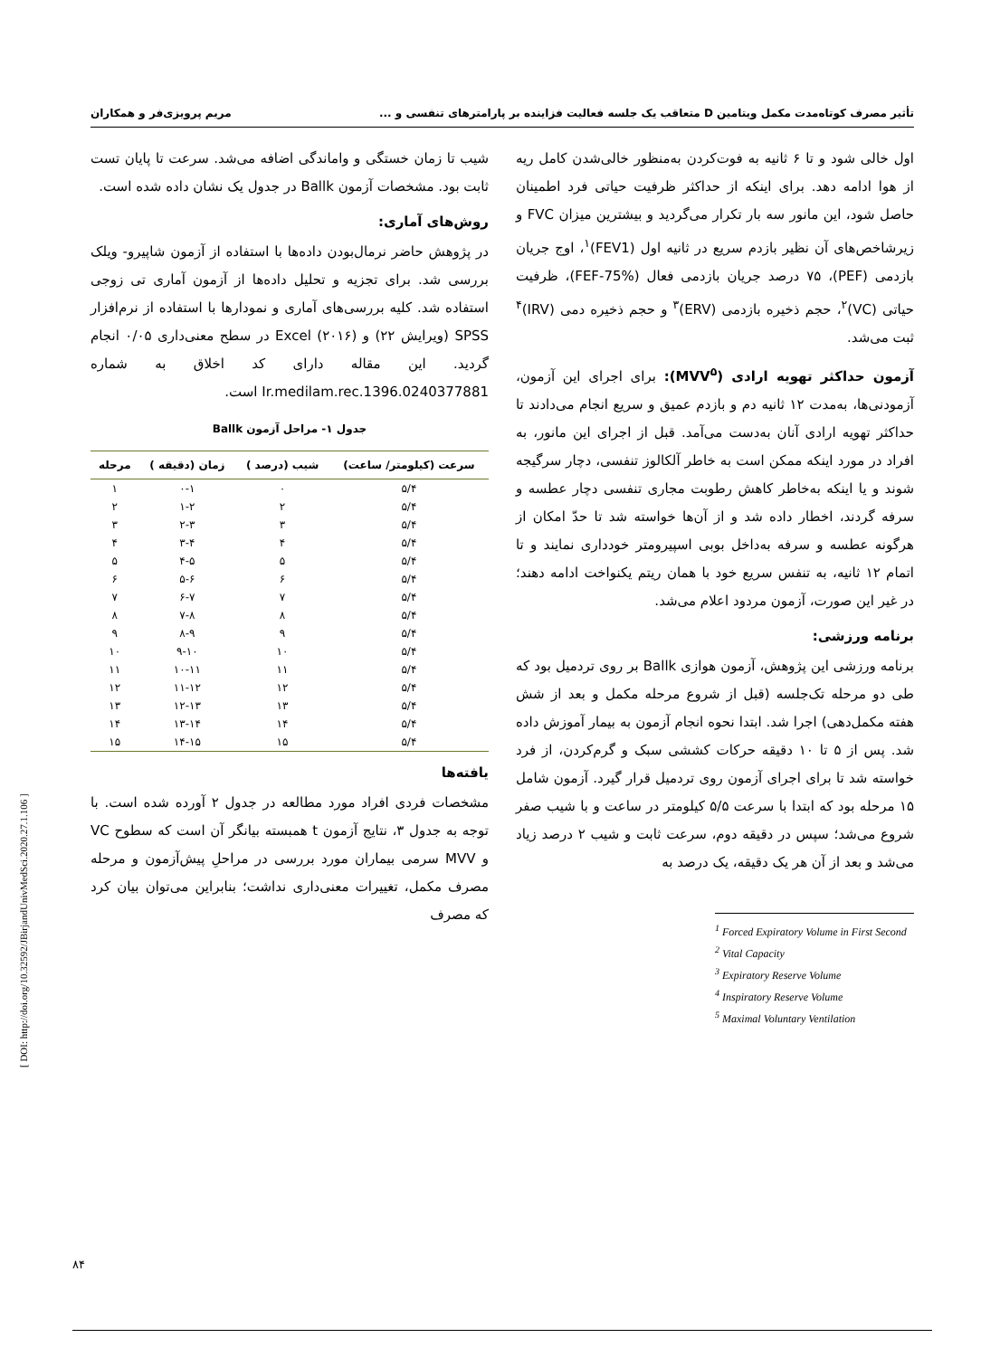تأثیر مصرف کوتاه‌مدت مکمل ویتامین D متعاقب یک جلسه فعالیت فزاینده بر پارامترهای تنفسی و ... مریم پرویزی‌فر و همکاران
اول خالی شود و تا ۶ ثانیه به فوت‌کردن به‌منظور خالی‌شدن کامل ریه از هوا ادامه دهد. برای اینکه از حداکثر ظرفیت حیاتی فرد اطمینان حاصل شود، این مانور سه بار تکرار می‌گردید و بیشترین میزان FVC و زیرشاخص‌های آن نظیر بازدم سریع در ثانیه اول (FEV1)<sup>۱</sup>، اوج جریان بازدمی (PEF)، ۷۵ درصد جریان بازدمی فعال (FEF-75%)، ظرفیت حیاتی (VC)<sup>۲</sup>، حجم ذخیره بازدمی (ERV)<sup>۳</sup> و حجم ذخیره دمی (IRV)<sup>۴</sup> ثبت می‌شد.
آزمون حداکثر تهویه ارادی (MVV<sup>۵</sup>): برای اجرای این آزمون، آزمودنی‌ها، به‌مدت ۱۲ ثانیه دم و بازدم عمیق و سریع انجام می‌دادند تا حداکثر تهویه ارادی آنان به‌دست می‌آمد. قبل از اجرای این مانور، به افراد در مورد اینکه ممکن است به خاطر آلکالوز تنفسی، دچار سرگیجه شوند و یا اینکه به‌خاطر کاهش رطوبت مجاری تنفسی دچار عطسه و سرفه گردند، اخطار داده شد و از آن‌ها خواسته شد تا حدّ امکان از هرگونه عطسه و سرفه به‌داخل بوبی اسپیرومتر خودداری نمایند و تا اتمام ۱۲ ثانیه، به تنفس سریع خود با همان ریتم یکنواخت ادامه دهند؛ در غیر این صورت، آزمون مردود اعلام می‌شد.
برنامه ورزشی:
برنامه ورزشی این پژوهش، آزمون هوازی Ballk بر روی تردمیل بود که طی دو مرحله تک‌جلسه (قبل از شروع مرحله مکمل و بعد از شش هفته مکمل‌دهی) اجرا شد. ابتدا نحوه انجام آزمون به بیمار آموزش داده شد. پس از ۵ تا ۱۰ دقیقه حرکات کششی سبک و گرم‌کردن، از فرد خواسته شد تا برای اجرای آزمون روی تردمیل قرار گیرد. آزمون شامل ۱۵ مرحله بود که ابتدا با سرعت ۵/۵ کیلومتر در ساعت و با شیب صفر شروع می‌شد؛ سپس در دقیقه دوم، سرعت ثابت و شیب ۲ درصد زیاد می‌شد و بعد از آن هر یک دقیقه، یک درصد به
<sup>1</sup> Forced Expiratory Volume in First Second
<sup>2</sup> Vital Capacity
<sup>3</sup> Expiratory Reserve Volume
<sup>4</sup> Inspiratory Reserve Volume
<sup>5</sup> Maximal Voluntary Ventilation
شیب تا زمان خستگی و واماندگی اضافه می‌شد. سرعت تا پایان تست ثابت بود. مشخصات آزمون Ballk در جدول یک نشان داده شده است.
روش‌های آماری:
در پژوهش حاضر نرمال‌بودن داده‌ها با استفاده از آزمون شاپیرو- ویلک بررسی شد. برای تجزیه و تحلیل داده‌ها از آزمون آماری تی زوجی استفاده شد. کلیه بررسی‌های آماری و نمودارها با استفاده از نرم‌افزار SPSS (ویرایش ۲۲) و Excel (۲۰۱۶) در سطح معنی‌داری ۰/۰۵ انجام گردید. این مقاله دارای کد اخلاق به شماره Ir.medilam.rec.1396.0240377881 است.
جدول ۱- مراحل آزمون Ballk
| سرعت (کیلومتر/ ساعت) | شیب (درصد ) | زمان (دقیقه ) | مرحله |
| --- | --- | --- | --- |
| ۵/۴ | ۰ | ۰-۱ | ۱ |
| ۵/۴ | ۲ | ۱-۲ | ۲ |
| ۵/۴ | ۳ | ۲-۳ | ۳ |
| ۵/۴ | ۴ | ۳-۴ | ۴ |
| ۵/۴ | ۵ | ۴-۵ | ۵ |
| ۵/۴ | ۶ | ۵-۶ | ۶ |
| ۵/۴ | ۷ | ۶-۷ | ۷ |
| ۵/۴ | ۸ | ۷-۸ | ۸ |
| ۵/۴ | ۹ | ۸-۹ | ۹ |
| ۵/۴ | ۱۰ | ۹-۱۰ | ۱۰ |
| ۵/۴ | ۱۱ | ۱۰-۱۱ | ۱۱ |
| ۵/۴ | ۱۲ | ۱۱-۱۲ | ۱۲ |
| ۵/۴ | ۱۳ | ۱۲-۱۳ | ۱۳ |
| ۵/۴ | ۱۴ | ۱۳-۱۴ | ۱۴ |
| ۵/۴ | ۱۵ | ۱۴-۱۵ | ۱۵ |
یافته‌ها
مشخصات فردی افراد مورد مطالعه در جدول ۲ آورده شده است. با توجه به جدول ۳، نتایج آزمون t همبسته بیانگر آن است که سطوح VC و MVV سرمی بیماران مورد بررسی در مراحلِ پیش‌آزمون و مرحله مصرف مکمل، تغییرات معنی‌داری نداشت؛ بنابراین می‌توان بیان کرد که مصرف
[ DOI: http://doi.org/10.32592/JBirjandUnivMedSci.2020.27.1.106 ]
۸۴